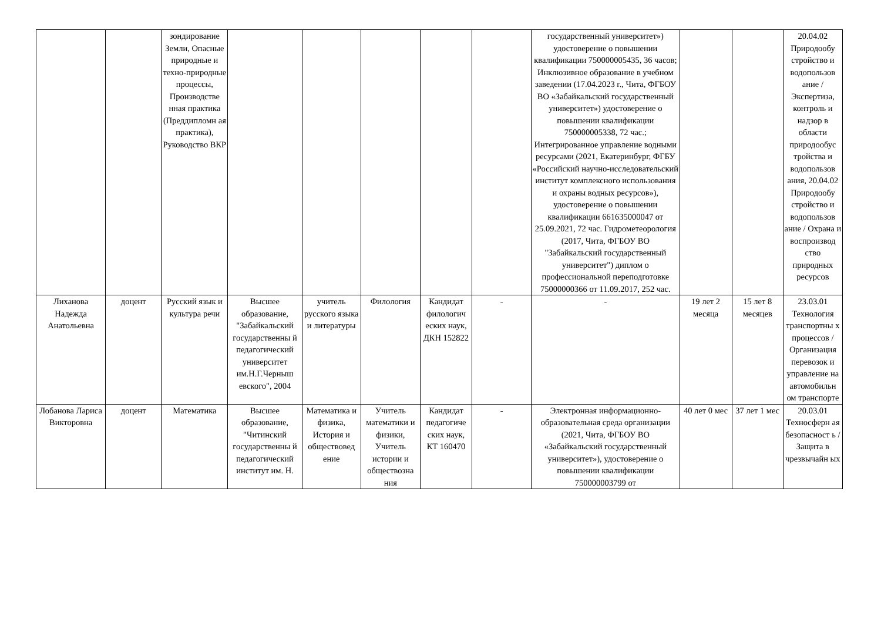| | | зондирование Земли, Опасные природные и техно-природные процессы, Производстве нная практика (Преддипломн ая практика), Руководство ВКР | | | | | | государственный университет») удостоверение о повышении квалификации 750000005435, 36 часов; Инклюзивное образование в учебном заведении (17.04.2023 г., Чита, ФГБОУ ВО «Забайкальский государственный университет») удостоверение о повышении квалификации 750000005338, 72 час.; Интегрированное управление водными ресурсами (2021, Екатеринбург, ФГБУ «Российский научно-исследовательский институт комплексного использования и охраны водных ресурсов»), удостоверение о повышении квалификации 661635000047 от 25.09.2021, 72 час. Гидрометеорология (2017, Чита, ФГБОУ ВО "Забайкальский государственный университет") диплом о профессиональной переподготовке 75000000366 от 11.09.2017, 252 час. | | | 20.04.02 Природообу стройство и водопользов ание / Экспертиза, контроль и надзор в области природообус тройства и водопользов ания, 20.04.02 Природообу стройство и водопользов ание / Охрана и воспроизвод ство природных ресурсов |
| Лиханова Надежда Анатольевна | доцент | Русский язык и культура речи | Высшее образование, "Забайкальский государственны й педагогический университет им.Н.Г.Черныш евского", 2004 | учитель русского языка и литературы | Филология | Кандидат филологич еских наук, ДКН 152822 | - | - | 19 лет 2 месяца | 15 лет 8 месяцев | 23.03.01 Технология транспортны х процессов / Организация перевозок и управление на автомобильн ом транспорте |
| Лобанова Лариса Викторовна | доцент | Математика | Высшее образование, "Читинский государственны й педагогический институт им. Н. | Математика и физика, История и обществовед ение | Учитель математики и физики, Учитель истории и обществозна ния | Кандидат педагогиче ских наук, КТ 160470 | - | Электронная информационно-образовательная среда организации (2021, Чита, ФГБОУ ВО «Забайкальский государственный университет»), удостоверение о повышении квалификации 750000003799 от | 40 лет 0 мес | 37 лет 1 мес | 20.03.01 Техносферн ая безопасност ь / Защита в чрезвычайн ых |